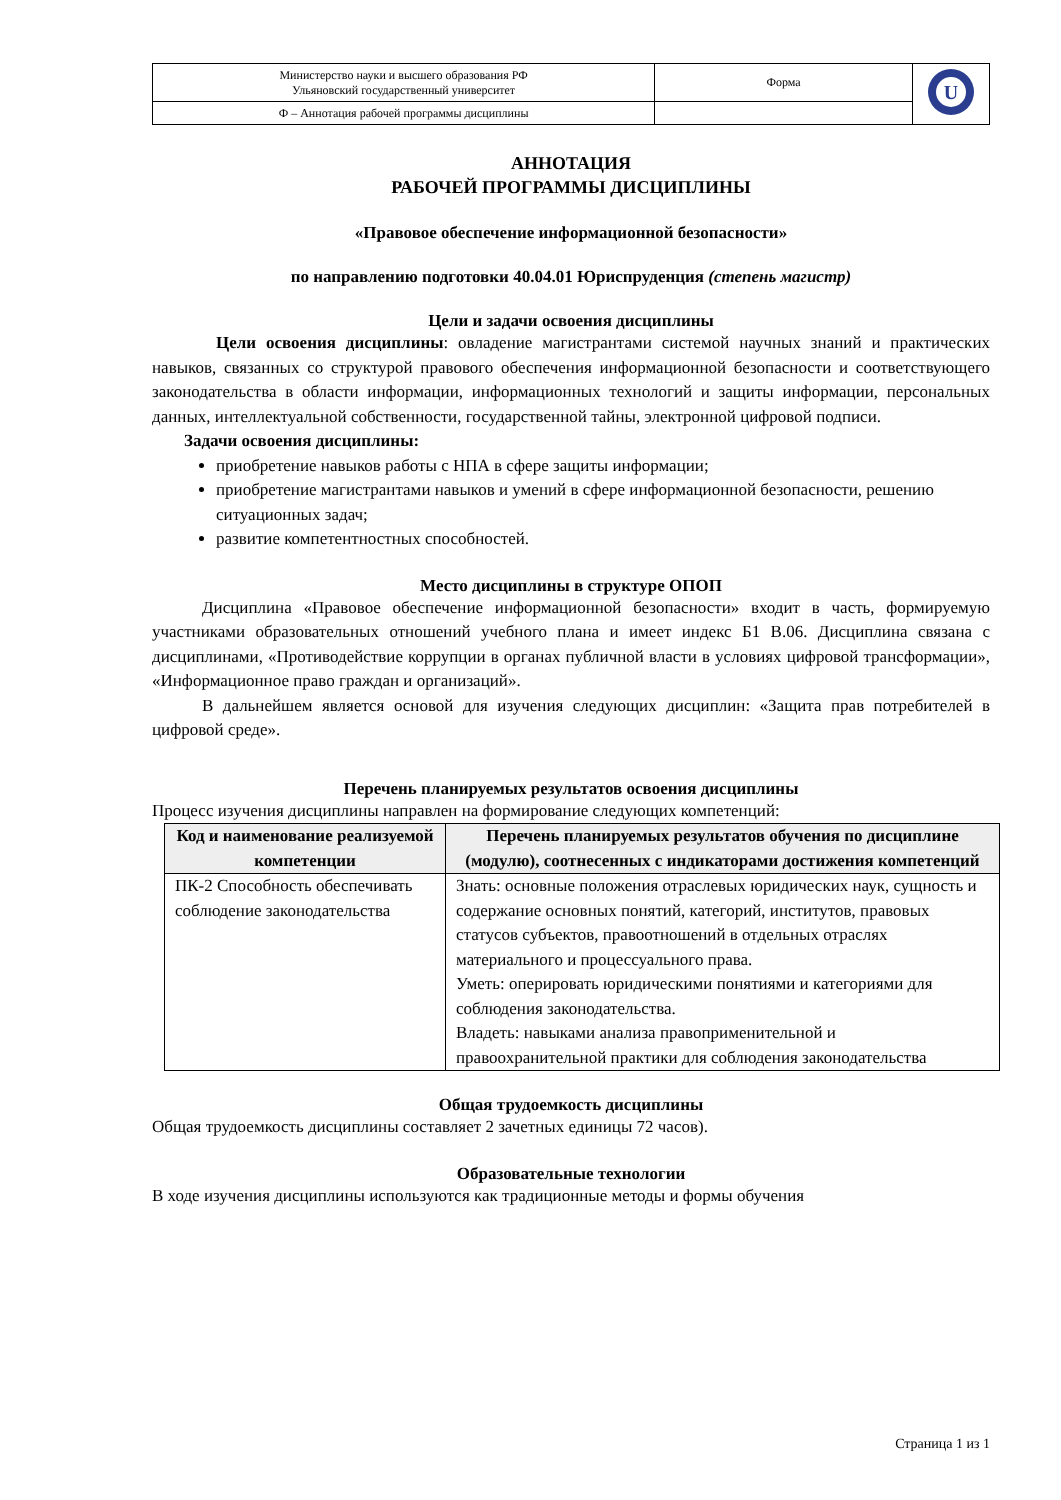| Министерство науки и высшего образования РФ Ульяновский государственный университет | Форма | U |
| Ф – Аннотация рабочей программы дисциплины | | |
АННОТАЦИЯ
РАБОЧЕЙ ПРОГРАММЫ ДИСЦИПЛИНЫ
«Правовое обеспечение информационной безопасности»
по направлению подготовки 40.04.01 Юриспруденция (степень магистр)
Цели и задачи освоения дисциплины
Цели освоения дисциплины: овладение магистрантами системой научных знаний и практических навыков, связанных со структурой правового обеспечения информационной безопасности и соответствующего законодательства в области информации, информационных технологий и защиты информации, персональных данных, интеллектуальной собственности, государственной тайны, электронной цифровой подписи.
Задачи освоения дисциплины:
приобретение навыков работы с НПА в сфере защиты информации;
приобретение магистрантами навыков и умений в сфере информационной безопасности, решению ситуационных задач;
развитие компетентностных способностей.
Место дисциплины в структуре ОПОП
Дисциплина «Правовое обеспечение информационной безопасности» входит в часть, формируемую участниками образовательных отношений учебного плана и имеет индекс Б1 В.06. Дисциплина связана с дисциплинами, «Противодействие коррупции в органах публичной власти в условиях цифровой трансформации», «Информационное право граждан и организаций».
В дальнейшем является основой для изучения следующих дисциплин: «Защита прав потребителей в цифровой среде».
Перечень планируемых результатов освоения дисциплины
Процесс изучения дисциплины направлен на формирование следующих компетенций:
| Код и наименование реализуемой компетенции | Перечень планируемых результатов обучения по дисциплине (модулю), соотнесенных с индикаторами достижения компетенций |
| --- | --- |
| ПК-2 Способность обеспечивать соблюдение законодательства | Знать: основные положения отраслевых юридических наук, сущность и содержание основных понятий, категорий, институтов, правовых статусов субъектов, правоотношений в отдельных отраслях материального и процессуального права. Уметь: оперировать юридическими понятиями и категориями для соблюдения законодательства. Владеть: навыками анализа правоприменительной и правоохранительной практики для соблюдения законодательства |
Общая трудоемкость дисциплины
Общая трудоемкость дисциплины составляет 2 зачетных единицы 72 часов).
Образовательные технологии
В ходе изучения дисциплины используются как традиционные методы и формы обучения
Страница 1 из 1